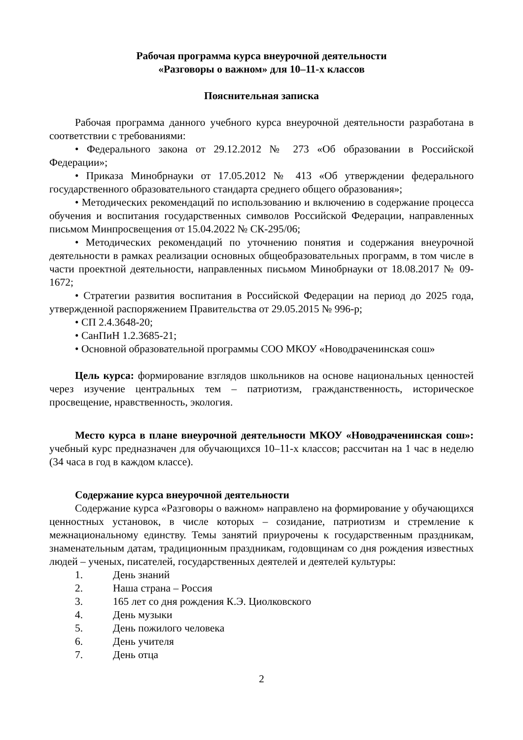Рабочая программа курса внеурочной деятельности
«Разговоры о важном» для 10–11-х классов
Пояснительная записка
Рабочая программа данного учебного курса внеурочной деятельности разработана в соответствии с требованиями:
• Федерального закона от 29.12.2012 № 273 «Об образовании в Российской Федерации»;
• Приказа Минобрнауки от 17.05.2012 № 413 «Об утверждении федерального государственного образовательного стандарта среднего общего образования»;
• Методических рекомендаций по использованию и включению в содержание процесса обучения и воспитания государственных символов Российской Федерации, направленных письмом Минпросвещения от 15.04.2022 № СК-295/06;
• Методических рекомендаций по уточнению понятия и содержания внеурочной деятельности в рамках реализации основных общеобразовательных программ, в том числе в части проектной деятельности, направленных письмом Минобрнауки от 18.08.2017 № 09-1672;
• Стратегии развития воспитания в Российской Федерации на период до 2025 года, утвержденной распоряжением Правительства от 29.05.2015 № 996-р;
• СП 2.4.3648-20;
• СанПиН 1.2.3685-21;
• Основной образовательной программы СОО МКОУ «Новодраченинская сош»
Цель курса: формирование взглядов школьников на основе национальных ценностей через изучение центральных тем – патриотизм, гражданственность, историческое просвещение, нравственность, экология.
Место курса в плане внеурочной деятельности МКОУ «Новодраченинская сош»: учебный курс предназначен для обучающихся 10–11-х классов; рассчитан на 1 час в неделю (34 часа в год в каждом классе).
Содержание курса внеурочной деятельности
Содержание курса «Разговоры о важном» направлено на формирование у обучающихся ценностных установок, в числе которых – созидание, патриотизм и стремление к межнациональному единству. Темы занятий приурочены к государственным праздникам, знаменательным датам, традиционным праздникам, годовщинам со дня рождения известных людей – ученых, писателей, государственных деятелей и деятелей культуры:
1. День знаний
2. Наша страна – Россия
3. 165 лет со дня рождения К.Э. Циолковского
4. День музыки
5. День пожилого человека
6. День учителя
7. День отца
2